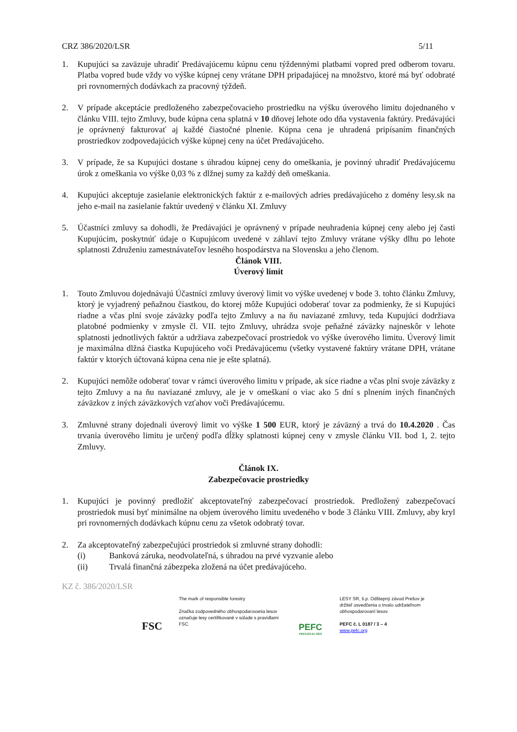CRZ 386/2020/LSR 5/11
1. Kupujúci sa zaväzuje uhradiť Predávajúcemu kúpnu cenu týždennými platbami vopred pred odberom tovaru. Platba vopred bude vždy vo výške kúpnej ceny vrátane DPH pripadajúcej na množstvo, ktoré má byť odobraté pri rovnomerných dodávkach za pracovný týždeň.
2. V prípade akceptácie predloženého zabezpečovacieho prostriedku na výšku úverového limitu dojednaného v článku VIII. tejto Zmluvy, bude kúpna cena splatná v 10 dňovej lehote odo dňa vystavenia faktúry. Predávajúci je oprávnený fakturovať aj každé čiastočné plnenie. Kúpna cena je uhradená pripísaním finančných prostriedkov zodpovedajúcich výške kúpnej ceny na účet Predávajúceho.
3. V prípade, že sa Kupujúci dostane s úhradou kúpnej ceny do omeškania, je povinný uhradiť Predávajúcemu úrok z omeškania vo výške 0,03 % z dlžnej sumy za každý deň omeškania.
4. Kupujúci akceptuje zasielanie elektronických faktúr z e-mailových adries predávajúceho z domény lesy.sk na jeho e-mail na zasielanie faktúr uvedený v článku XI. Zmluvy
5. Účastníci zmluvy sa dohodli, že Predávajúci je oprávnený v prípade neuhradenia kúpnej ceny alebo jej časti Kupujúcim, poskytnúť údaje o Kupujúcom uvedené v záhlaví tejto Zmluvy vrátane výšky dlhu po lehote splatnosti Združeniu zamestnávateľov lesného hospodárstva na Slovensku a jeho členom.
Článok VIII.
Úverový limit
1. Touto Zmluvou dojednávajú Účastníci zmluvy úverový limit vo výške uvedenej v bode 3. tohto článku Zmluvy, ktorý je vyjadrený peňažnou čiastkou, do ktorej môže Kupujúci odoberať tovar za podmienky, že si Kupujúci riadne a včas plní svoje záväzky podľa tejto Zmluvy a na ňu naviazané zmluvy, teda Kupujúci dodržiava platobné podmienky v zmysle čl. VII. tejto Zmluvy, uhrádza svoje peňažné záväzky najneskôr v lehote splatnosti jednotlivých faktúr a udržiava zabezpečovací prostriedok vo výške úverového limitu. Úverový limit je maximálna dlžná čiastka Kupujúceho voči Predávajúcemu (všetky vystavené faktúry vrátane DPH, vrátane faktúr v ktorých účtovaná kúpna cena nie je ešte splatná).
2. Kupujúci nemôže odoberať tovar v rámci úverového limitu v prípade, ak síce riadne a včas plní svoje záväzky z tejto Zmluvy a na ňu naviazané zmluvy, ale je v omeškaní o viac ako 5 dní s plnením iných finančných záväzkov z iných záväzkových vzťahov voči Predávajúcemu.
3. Zmluvné strany dojednali úverový limit vo výške 1 500 EUR, ktorý je záväzný a trvá do 10.4.2020 . Čas trvania úverového limitu je určený podľa dĺžky splatnosti kúpnej ceny v zmysle článku VII. bod 1, 2. tejto Zmluvy.
Článok IX.
Zabezpečovacie prostriedky
1. Kupujúci je povinný predložiť akceptovateľný zabezpečovací prostriedok. Predložený zabezpečovací prostriedok musí byť minimálne na objem úverového limitu uvedeného v bode 3 článku VIII. Zmluvy, aby kryl pri rovnomerných dodávkach kúpnu cenu za všetok odobratý tovar.
2. Za akceptovateľný zabezpečujúci prostriedok si zmluvné strany dohodli:
(i) Banková záruka, neodvolateľná, s úhradou na prvé vyzvanie alebo
(ii) Trvalá finančná zábezpeka zložená na účet predávajúceho.
KZ č. 386/2020/LSR
FSC
The mark of responsible forestry
Značka zodpovedného obhospodarovania lesov označuje lesy certifikované v súlade s pravidlami FSC.
PEFC
PEFC/23-21-03/3
LESY SR, š.p. Odštepný závod Prešov je držiteľ osvedčenia o trvalo udržateľnom obhospodarovaní lesov.
PEFC č. L 0187 / 3 – 4
www.pefc.org